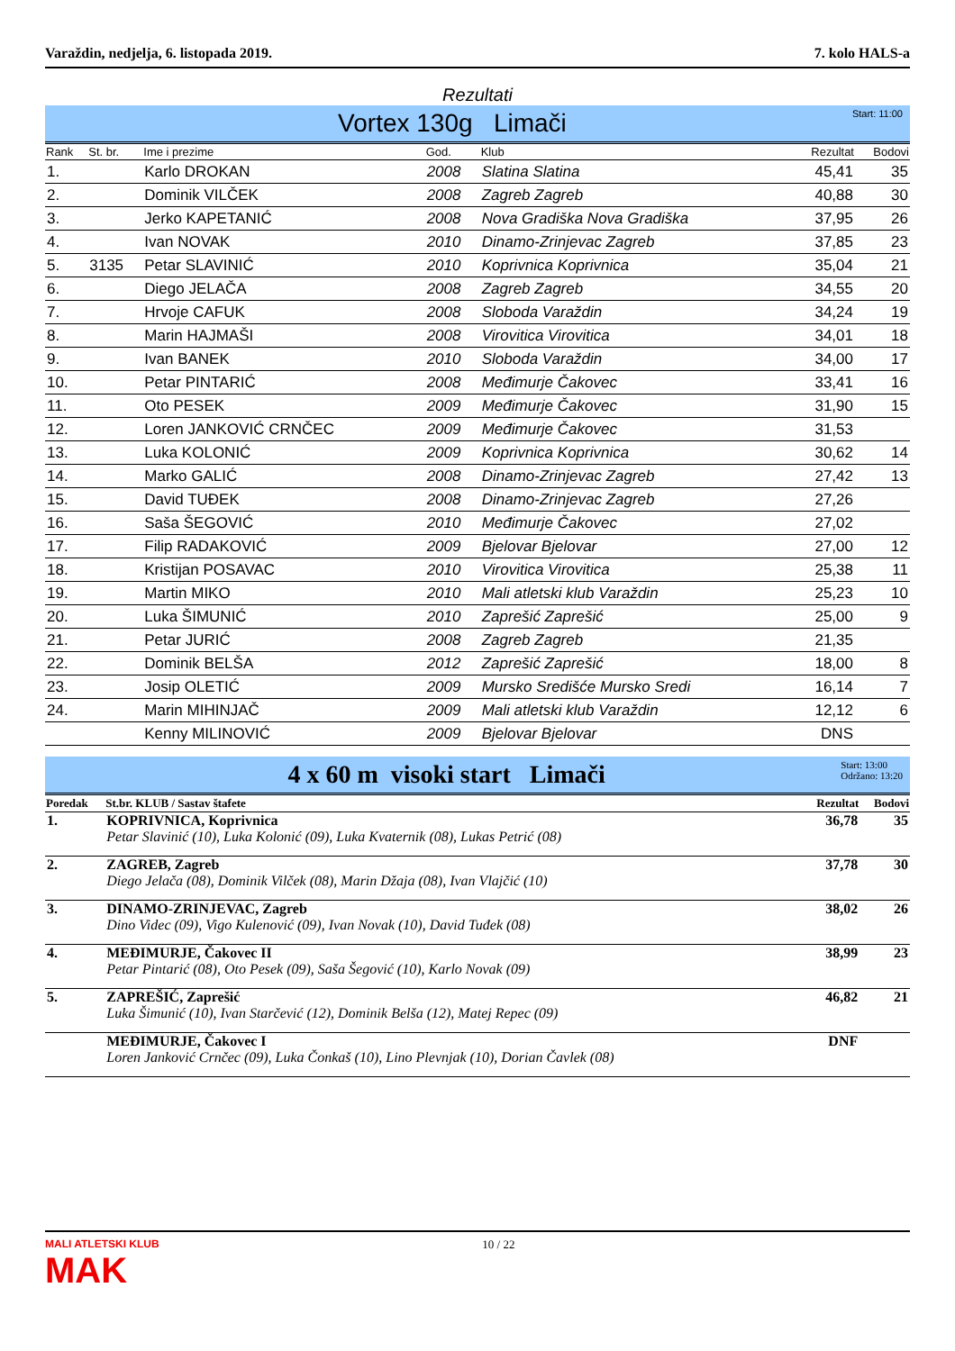Varaždin, nedjelja, 6. listopada 2019. 7. kolo HALS-a
Rezultati
Vortex 130g Limači Start: 11:00
| Rank | St. br. | Ime i prezime | God. | Klub | Rezultat | Bodovi |
| --- | --- | --- | --- | --- | --- | --- |
| 1. | | Karlo DROKAN | 2008 | Slatina Slatina | 45,41 | 35 |
| 2. | | Dominik VILČEK | 2008 | Zagreb Zagreb | 40,88 | 30 |
| 3. | | Jerko KAPETANIĆ | 2008 | Nova Gradiška Nova Gradiška | 37,95 | 26 |
| 4. | | Ivan NOVAK | 2010 | Dinamo-Zrinjevac Zagreb | 37,85 | 23 |
| 5. | 3135 | Petar SLAVINIĆ | 2010 | Koprivnica Koprivnica | 35,04 | 21 |
| 6. | | Diego JELAČA | 2008 | Zagreb Zagreb | 34,55 | 20 |
| 7. | | Hrvoje CAFUK | 2008 | Sloboda Varaždin | 34,24 | 19 |
| 8. | | Marin HAJMAŠI | 2008 | Virovitica Virovitica | 34,01 | 18 |
| 9. | | Ivan BANEK | 2010 | Sloboda Varaždin | 34,00 | 17 |
| 10. | | Petar PINTARIĆ | 2008 | Međimurje Čakovec | 33,41 | 16 |
| 11. | | Oto PESEK | 2009 | Međimurje Čakovec | 31,90 | 15 |
| 12. | | Loren JANKOVIĆ CRNČEC | 2009 | Međimurje Čakovec | 31,53 | |
| 13. | | Luka KOLONIĆ | 2009 | Koprivnica Koprivnica | 30,62 | 14 |
| 14. | | Marko GALIĆ | 2008 | Dinamo-Zrinjevac Zagreb | 27,42 | 13 |
| 15. | | David TUĐEK | 2008 | Dinamo-Zrinjevac Zagreb | 27,26 | |
| 16. | | Saša ŠEGOVIĆ | 2010 | Međimurje Čakovec | 27,02 | |
| 17. | | Filip RADAKOVIĆ | 2009 | Bjelovar Bjelovar | 27,00 | 12 |
| 18. | | Kristijan POSAVAC | 2010 | Virovitica Virovitica | 25,38 | 11 |
| 19. | | Martin MIKO | 2010 | Mali atletski klub Varaždin | 25,23 | 10 |
| 20. | | Luka ŠIMUNIĆ | 2010 | Zaprešić Zaprešić | 25,00 | 9 |
| 21. | | Petar JURIĆ | 2008 | Zagreb Zagreb | 21,35 | |
| 22. | | Dominik BELŠA | 2012 | Zaprešić Zaprešić | 18,00 | 8 |
| 23. | | Josip OLETIĆ | 2009 | Mursko Središće Mursko Sredi | 16,14 | 7 |
| 24. | | Marin MIHINJAČ | 2009 | Mali atletski klub Varaždin | 12,12 | 6 |
| | | Kenny MILINOVIĆ | 2009 | Bjelovar Bjelovar | DNS | |
4 x 60 m visoki start Limači Start: 13:00
Održano: 13:20
| Poredak | St.br. KLUB / Sastav štafete | Rezultat | Bodovi |
| --- | --- | --- | --- |
| 1. | KOPRIVNICA, Koprivnica Petar Slavinić (10), Luka Kolonić (09), Luka Kvaternik (08), Lukas Petrić (08) | 36,78 | 35 |
| 2. | ZAGREB, Zagreb Diego Jelača (08), Dominik Vilček (08), Marin Džaja (08), Ivan Vlajčić (10) | 37,78 | 30 |
| 3. | DINAMO-ZRINJEVAC, Zagreb Dino Videc (09), Vigo Kulenović (09), Ivan Novak (10), David Tuđek (08) | 38,02 | 26 |
| 4. | MEĐIMURJE, Čakovec II Petar Pintarić (08), Oto Pesek (09), Saša Šegović (10), Karlo Novak (09) | 38,99 | 23 |
| 5. | ZAPREŠIĆ, Zaprešić Luka Šimunić (10), Ivan Starčević (12), Dominik Belša (12), Matej Repec (09) | 46,82 | 21 |
| | MEĐIMURJE, Čakovec I Loren Janković Crnčec (09), Luka Čonkaš (10), Lino Plevnjak (10), Dorian Čavlek (08) | DNF | |
MALI ATLETSKI KLUB
MAK 10 / 22